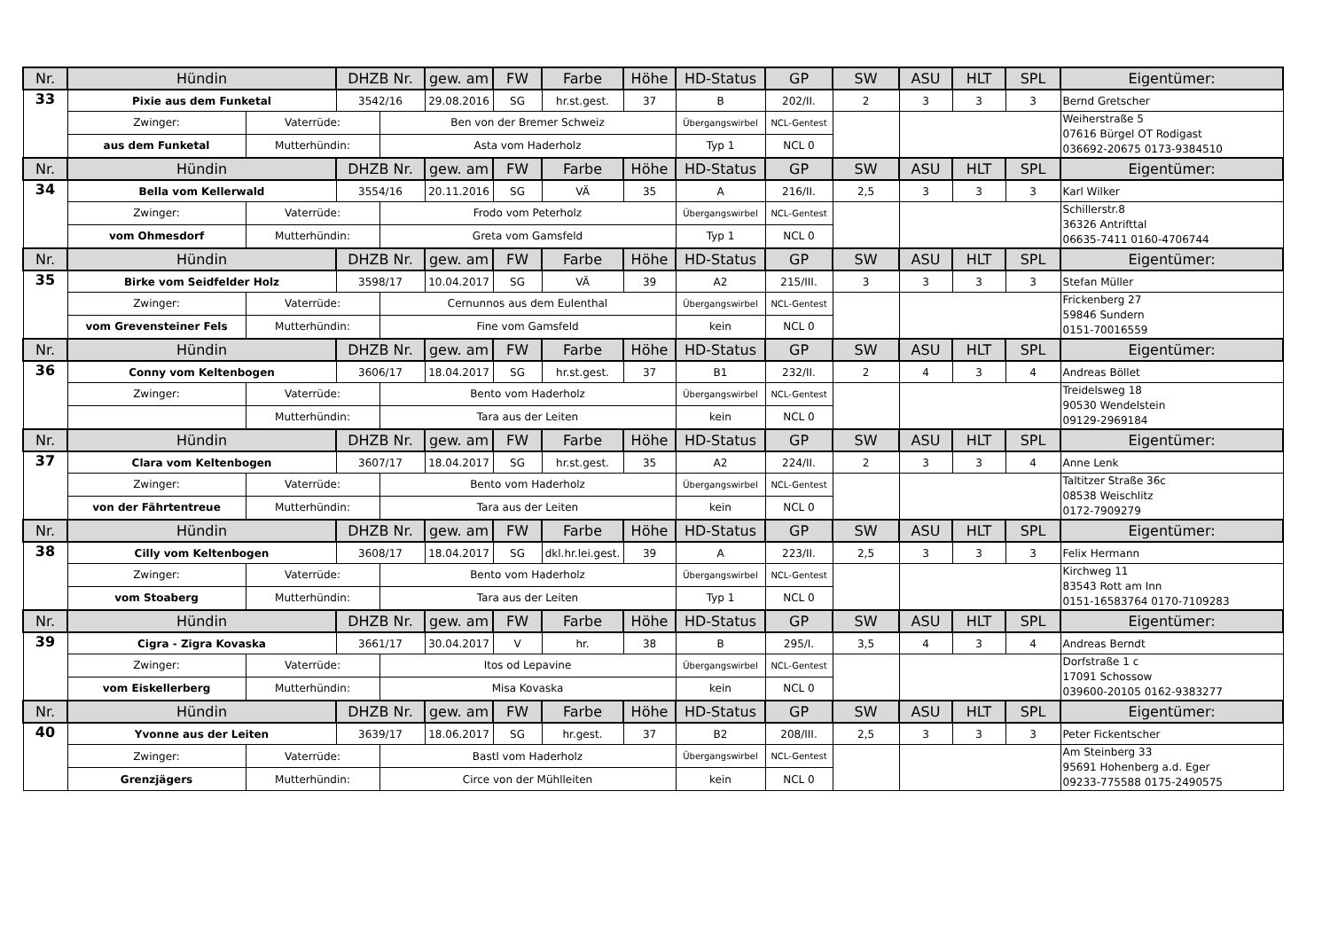| Nr. | Hündin | | DHZB Nr. | | gew. am | FW | Farbe | Höhe | HD-Status | GP | SW | ASU | HLT | SPL | Eigentümer: |
| 33 | Pixie aus dem Funketal | | 3542/16 | | 29.08.2016 | SG | hr.st.gest. | 37 | B | 202/II. | 2 | 3 | 3 | 3 | Bernd Gretscher |
| | Zwinger: | Vaterrüde: | | Ben von der Bremer Schweiz | | | | | Übergangswirbel | NCL-Gentest | | | | | Weiherstraße 5 07616 Bürgel OT Rodigast 036692-20675 0173-9384510 |
| | aus dem Funketal | Mutterhündin: | | Asta vom Haderholz | | | | | Typ 1 | NCL 0 | | | | | |
| Nr. | Hündin | | DHZB Nr. | | gew. am | FW | Farbe | Höhe | HD-Status | GP | SW | ASU | HLT | SPL | Eigentümer: |
| 34 | Bella vom Kellerwald | | 3554/16 | | 20.11.2016 | SG | VÄ | 35 | A | 216/II. | 2,5 | 3 | 3 | 3 | Karl Wilker |
| | Zwinger: | Vaterrüde: | | Frodo vom Peterholz | | | | | Übergangswirbel | NCL-Gentest | | | | | Schillerstr.8 36326 Antrifttal 06635-7411 0160-4706744 |
| | vom Ohmesdorf | Mutterhündin: | | Greta vom Gamsfeld | | | | | Typ 1 | NCL 0 | | | | | |
| Nr. | Hündin | | DHZB Nr. | | gew. am | FW | Farbe | Höhe | HD-Status | GP | SW | ASU | HLT | SPL | Eigentümer: |
| 35 | Birke vom Seidfelder Holz | | 3598/17 | | 10.04.2017 | SG | VÄ | 39 | A2 | 215/III. | 3 | 3 | 3 | 3 | Stefan Müller |
| | Zwinger: | Vaterrüde: | | Cernunnos aus dem Eulenthal | | | | | Übergangswirbel | NCL-Gentest | | | | | Frickenberg 27 59846 Sundern 0151-70016559 |
| | vom Grevensteiner Fels | Mutterhündin: | | Fine vom Gamsfeld | | | | | kein | NCL 0 | | | | | |
| Nr. | Hündin | | DHZB Nr. | | gew. am | FW | Farbe | Höhe | HD-Status | GP | SW | ASU | HLT | SPL | Eigentümer: |
| 36 | Conny vom Keltenbogen | | 3606/17 | | 18.04.2017 | SG | hr.st.gest. | 37 | B1 | 232/II. | 2 | 4 | 3 | 4 | Andreas Böllet |
| | Zwinger: | Vaterrüde: | | Bento vom Haderholz | | | | | Übergangswirbel | NCL-Gentest | | | | | Treidelsweg 18 90530 Wendelstein 09129-2969184 |
| | | Mutterhündin: | | Tara aus der Leiten | | | | | kein | NCL 0 | | | | | |
| Nr. | Hündin | | DHZB Nr. | | gew. am | FW | Farbe | Höhe | HD-Status | GP | SW | ASU | HLT | SPL | Eigentümer: |
| 37 | Clara vom Keltenbogen | | 3607/17 | | 18.04.2017 | SG | hr.st.gest. | 35 | A2 | 224/II. | 2 | 3 | 3 | 4 | Anne Lenk |
| | Zwinger: | Vaterrüde: | | Bento vom Haderholz | | | | | Übergangswirbel | NCL-Gentest | | | | | Taltitzer Straße 36c 08538 Weischlitz 0172-7909279 |
| | von der Fährtentreue | Mutterhündin: | | Tara aus der Leiten | | | | | kein | NCL 0 | | | | | |
| Nr. | Hündin | | DHZB Nr. | | gew. am | FW | Farbe | Höhe | HD-Status | GP | SW | ASU | HLT | SPL | Eigentümer: |
| 38 | Cilly vom Keltenbogen | | 3608/17 | | 18.04.2017 | SG | dkl.hr.lei.gest. | 39 | A | 223/II. | 2,5 | 3 | 3 | 3 | Felix Hermann |
| | Zwinger: | Vaterrüde: | | Bento vom Haderholz | | | | | Übergangswirbel | NCL-Gentest | | | | | Kirchweg 11 83543 Rott am Inn 0151-16583764 0170-7109283 |
| | vom Stoaberg | Mutterhündin: | | Tara aus der Leiten | | | | | Typ 1 | NCL 0 | | | | | |
| Nr. | Hündin | | DHZB Nr. | | gew. am | FW | Farbe | Höhe | HD-Status | GP | SW | ASU | HLT | SPL | Eigentümer: |
| 39 | Cigra - Zigra Kovaska | | 3661/17 | | 30.04.2017 | V | hr. | 38 | B | 295/I. | 3,5 | 4 | 3 | 4 | Andreas Berndt |
| | Zwinger: | Vaterrüde: | | Itos od Lepavine | | | | | Übergangswirbel | NCL-Gentest | | | | | Dorfstraße 1 c 17091 Schossow 039600-20105 0162-9383277 |
| | vom Eiskellerberg | Mutterhündin: | | Misa Kovaska | | | | | kein | NCL 0 | | | | | |
| Nr. | Hündin | | DHZB Nr. | | gew. am | FW | Farbe | Höhe | HD-Status | GP | SW | ASU | HLT | SPL | Eigentümer: |
| 40 | Yvonne aus der Leiten | | 3639/17 | | 18.06.2017 | SG | hr.gest. | 37 | B2 | 208/III. | 2,5 | 3 | 3 | 3 | Peter Fickentscher |
| | Zwinger: | Vaterrüde: | | Bastl vom Haderholz | | | | | Übergangswirbel | NCL-Gentest | | | | | Am Steinberg 33 95691 Hohenberg a.d. Eger 09233-775588 0175-2490575 |
| | Grenzjägers | Mutterhündin: | | Circe von der Mühlleiten | | | | | kein | NCL 0 | | | | | |